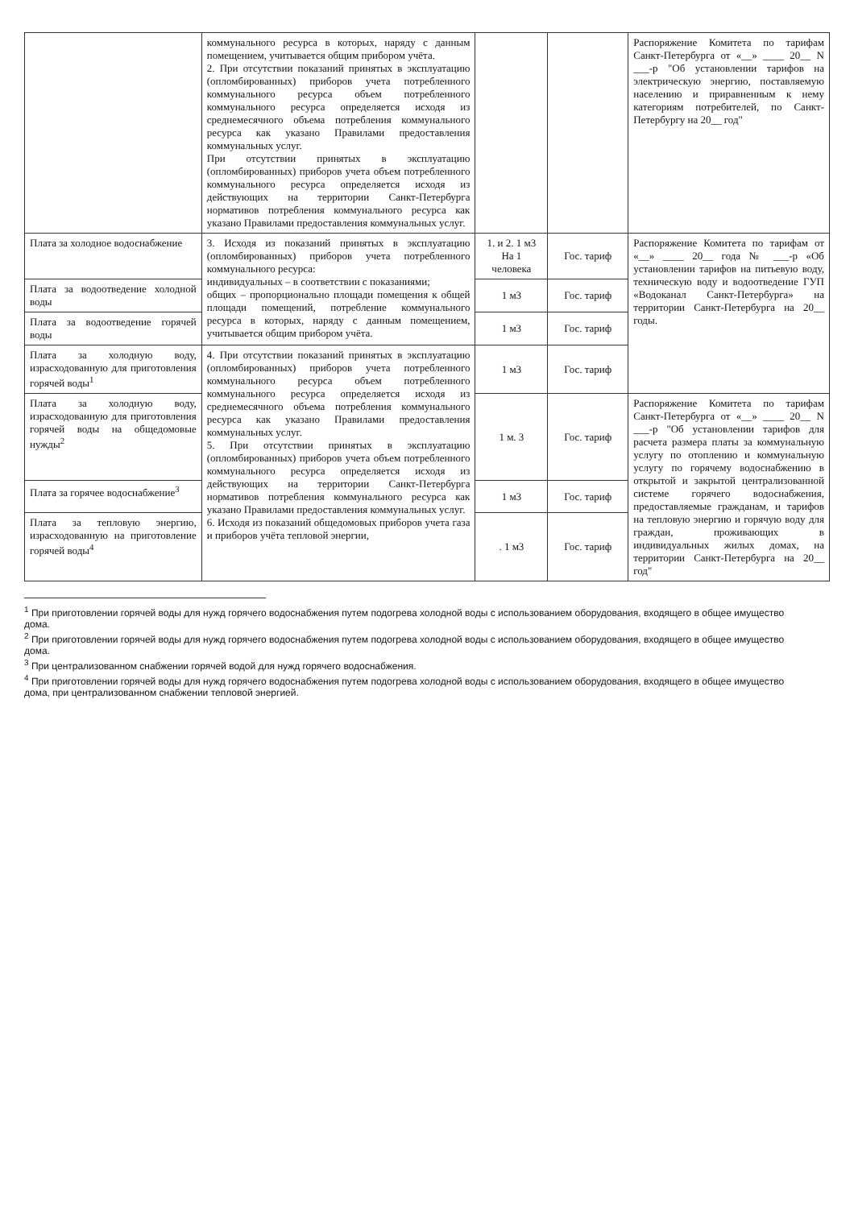| | коммунального ресурса в которых, наряду с данным помещением, учитывается общим прибором учёта. 2. При отсутствии показаний принятых в эксплуатацию (опломбированных) приборов учета потребленного коммунального ресурса объем потребленного коммунального ресурса определяется исходя из среднемесячного объема потребления коммунального ресурса как указано Правилами предоставления коммунальных услуг. При отсутствии принятых в эксплуатацию (опломбированных) приборов учета объем потребленного коммунального ресурса определяется исходя из действующих на территории Санкт-Петербурга нормативов потребления коммунального ресурса как указано Правилами предоставления коммунальных услуг. | | | Распоряжение Комитета по тарифам Санкт-Петербурга от «__» ____ 20__ N ___-р "Об установлении тарифов на электрическую энергию, поставляемую населению и приравненным к нему категориям потребителей, по Санкт-Петербургу на 20__ год" |
| Плата за холодное водоснабжение | 3. Исходя из показаний принятых в эксплуатацию (опломбированных) приборов учета потребленного коммунального ресурса: индивидуальных – в соответствии с показаниями; общих – пропорционально площади помещения к общей площади помещений, потребление коммунального ресурса в которых, наряду с данным помещением, учитывается общим прибором учёта. | 1. и 2. 1 м3 На 1 человека | Гос. тариф | Распоряжение Комитета по тарифам от «__» ____ 20__ года № ___-р «Об установлении тарифов на питьевую воду, техническую воду и водоотведение ГУП «Водоканал Санкт-Петербурга» на территории Санкт-Петербурга на 20__ годы. |
| Плата за водоотведение холодной воды | | 1 м3 | Гос. тариф | |
| Плата за водоотведение горячей воды | | 1 м3 | Гос. тариф | |
| Плата за холодную воду, израсходованную для приготовления горячей воды<sup>1</sup> | 4. При отсутствии показаний принятых в эксплуатацию (опломбированных) приборов учета потребленного коммунального ресурса объем потребленного коммунального ресурса определяется исходя из среднемесячного объема потребления коммунального ресурса как указано Правилами предоставления коммунальных услуг. 5. При отсутствии принятых в эксплуатацию (опломбированных) приборов учета объем потребленного коммунального ресурса определяется исходя из действующих на территории Санкт-Петербурга нормативов потребления коммунального ресурса как указано Правилами предоставления коммунальных услуг. 6. Исходя из показаний общедомовых приборов учета газа и приборов учёта тепловой энергии, | 1 м3 | Гос. тариф | |
| Плата за холодную воду, израсходованную для приготовления горячей воды на общедомовые нужды<sup>2</sup> | | 1 м. 3 | Гос. тариф | Распоряжение Комитета по тарифам Санкт-Петербурга от «__» ____ 20__ N ___-р "Об установлении тарифов для расчета размера платы за коммунальную услугу по отоплению и коммунальную услугу по горячему водоснабжению в открытой и закрытой централизованной системе горячего водоснабжения, предоставляемые гражданам, и тарифов на тепловую энергию и горячую воду для граждан, проживающих в индивидуальных жилых домах, на территории Санкт-Петербурга на 20__ год" |
| Плата за горячее водоснабжение<sup>3</sup> | | 1 м3 | Гос. тариф | |
| Плата за тепловую энергию, израсходованную на приготовление горячей воды<sup>4</sup> | | . 1 м3 | Гос. тариф | |
<sup>1</sup> При приготовлении горячей воды для нужд горячего водоснабжения путем подогрева холодной воды с использованием оборудования, входящего в общее имущество дома.
<sup>2</sup> При приготовлении горячей воды для нужд горячего водоснабжения путем подогрева холодной воды с использованием оборудования, входящего в общее имущество дома.
<sup>3</sup> При централизованном снабжении горячей водой для нужд горячего водоснабжения.
<sup>4</sup> При приготовлении горячей воды для нужд горячего водоснабжения путем подогрева холодной воды с использованием оборудования, входящего в общее имущество дома, при централизованном снабжении тепловой энергией.